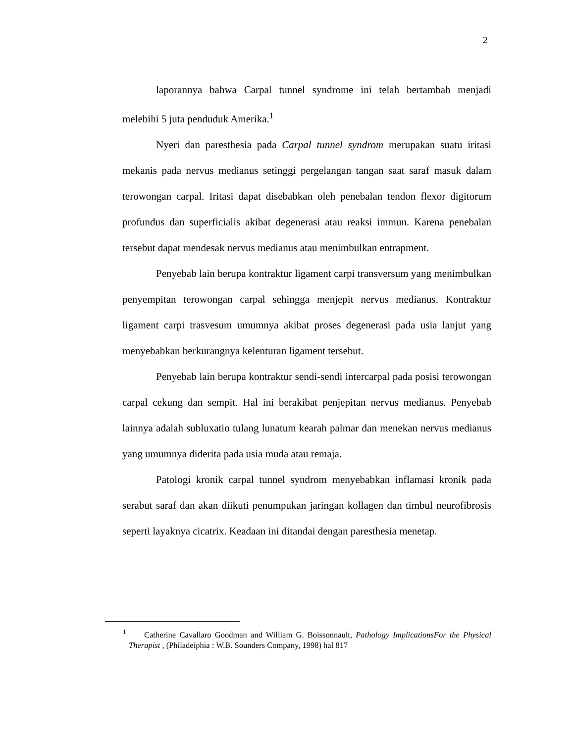2
laporannya bahwa Carpal tunnel syndrome ini telah bertambah menjadi melebihi 5 juta penduduk Amerika.<sup>1</sup>
Nyeri dan paresthesia pada Carpal tunnel syndrom merupakan suatu iritasi mekanis pada nervus medianus setinggi pergelangan tangan saat saraf masuk dalam terowongan carpal. Iritasi dapat disebabkan oleh penebalan tendon flexor digitorum profundus dan superficialis akibat degenerasi atau reaksi immun. Karena penebalan tersebut dapat mendesak nervus medianus atau menimbulkan entrapment.
Penyebab lain berupa kontraktur ligament carpi transversum yang menimbulkan penyempitan terowongan carpal sehingga menjepit nervus medianus. Kontraktur ligament carpi trasvesum umumnya akibat proses degenerasi pada usia lanjut yang menyebabkan berkurangnya kelenturan ligament tersebut.
Penyebab lain berupa kontraktur sendi-sendi intercarpal pada posisi terowongan carpal cekung dan sempit. Hal ini berakibat penjepitan nervus medianus. Penyebab lainnya adalah subluxatio tulang lunatum kearah palmar dan menekan nervus medianus yang umumnya diderita pada usia muda atau remaja.
Patologi kronik carpal tunnel syndrom menyebabkan inflamasi kronik pada serabut saraf dan akan diikuti penumpukan jaringan kollagen dan timbul neurofibrosis seperti layaknya cicatrix. Keadaan ini ditandai dengan paresthesia menetap.
<sup>1</sup> Catherine Cavallaro Goodman and William G. Boissonnault, Pathology ImplicationsFor the Physical Therapist , (Philadeiphia : W.B. Sounders Company, 1998) hal 817